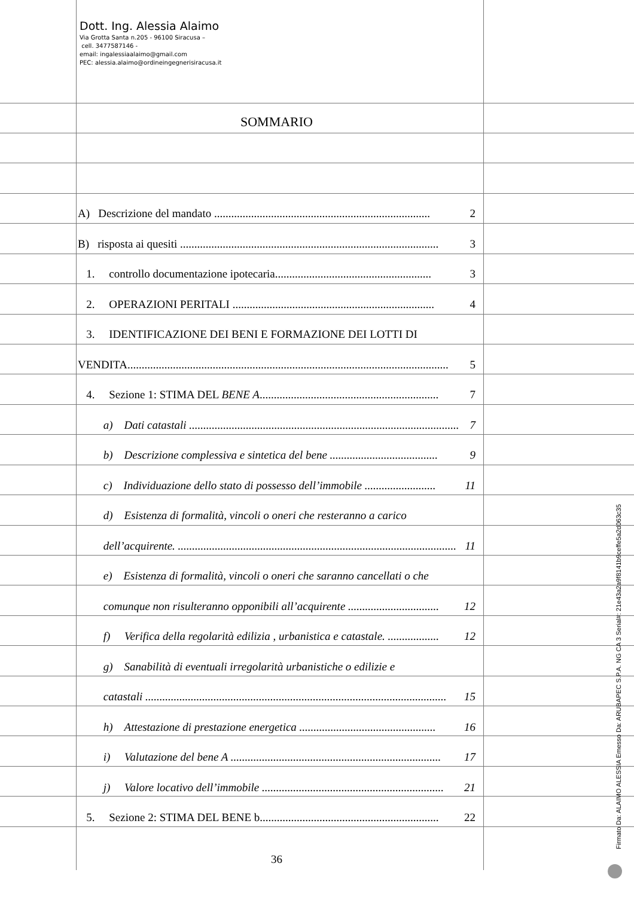Dott. Ing. Alessia Alaimo
Via Grotta Santa n.205 - 96100 Siracusa –
cell. 3477587146 -
email: ingalessiaalaimo@gmail.com
PEC: alessia.alaimo@ordineingegnerisiracusa.it
SOMMARIO
A) Descrizione del mandato ............................................................................ 2
B) risposta ai quesiti ........................................................................................... 3
1. controllo documentazione ipotecaria....................................................... 3
2. OPERAZIONI PERITALI ....................................................................... 4
3. IDENTIFICAZIONE DEI BENI E FORMAZIONE DEI LOTTI DI
VENDITA................................................................................................................. 5
4. Sezione 1: STIMA DEL BENE A............................................................... 7
a) Dati catastali ............................................................................................... 7
b) Descrizione complessiva e sintetica del bene ...................................... 9
c) Individuazione dello stato di possesso dell’immobile ......................... 11
d) Esistenza di formalità, vincoli o oneri che resteranno a carico
dell’acquirente. .................................................................................................. 11
e) Esistenza di formalità, vincoli o oneri che saranno cancellati o che
comunque non risulteranno opponibili all’acquirente ................................ 12
f) Verifica della regolarità edilizia , urbanistica e catastale. .................. 12
g) Sanabilità di eventuali irregolarità urbanistiche o edilizie e
catastali .......................................................................................................... 15
h) Attestazione di prestazione energetica ................................................ 16
i) Valutazione del bene A .......................................................................... 17
j) Valore locativo dell’immobile ................................................................ 21
5. Sezione 2: STIMA DEL BENE b............................................................... 22
36
Firmato Da: ALAIMO ALESSIA Emesso Da: ARUBAPEC S.P.A. NG CA 3 Serial#: 21e43a2a9f8141b9ceffe5a2d063c35